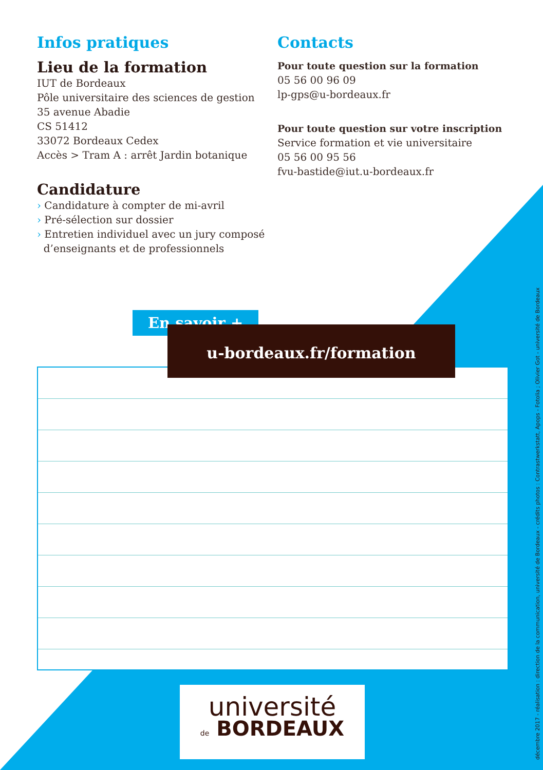Infos pratiques
Lieu de la formation
IUT de Bordeaux
Pôle universitaire des sciences de gestion
35 avenue Abadie
CS 51412
33072 Bordeaux Cedex
Accès > Tram A : arrêt Jardin botanique
Candidature
› Candidature à compter de mi-avril
› Pré-sélection sur dossier
› Entretien individuel avec un jury composé
d’enseignants et de professionnels
Contacts
Pour toute question sur la formation
05 56 00 96 09
lp-gps@u-bordeaux.fr
Pour toute question sur votre inscription
Service formation et vie universitaire
05 56 00 95 56
fvu-bastide@iut.u-bordeaux.fr
En savoir +
u-bordeaux.fr/formation
université
de BORDEAUX
décembre 2017 - réalisation : direction de la communication, université de Bordeaux - crédits photos : Contrastwerkstatt, Apops - Fotolia ; Olivier Got - université de Bordeaux